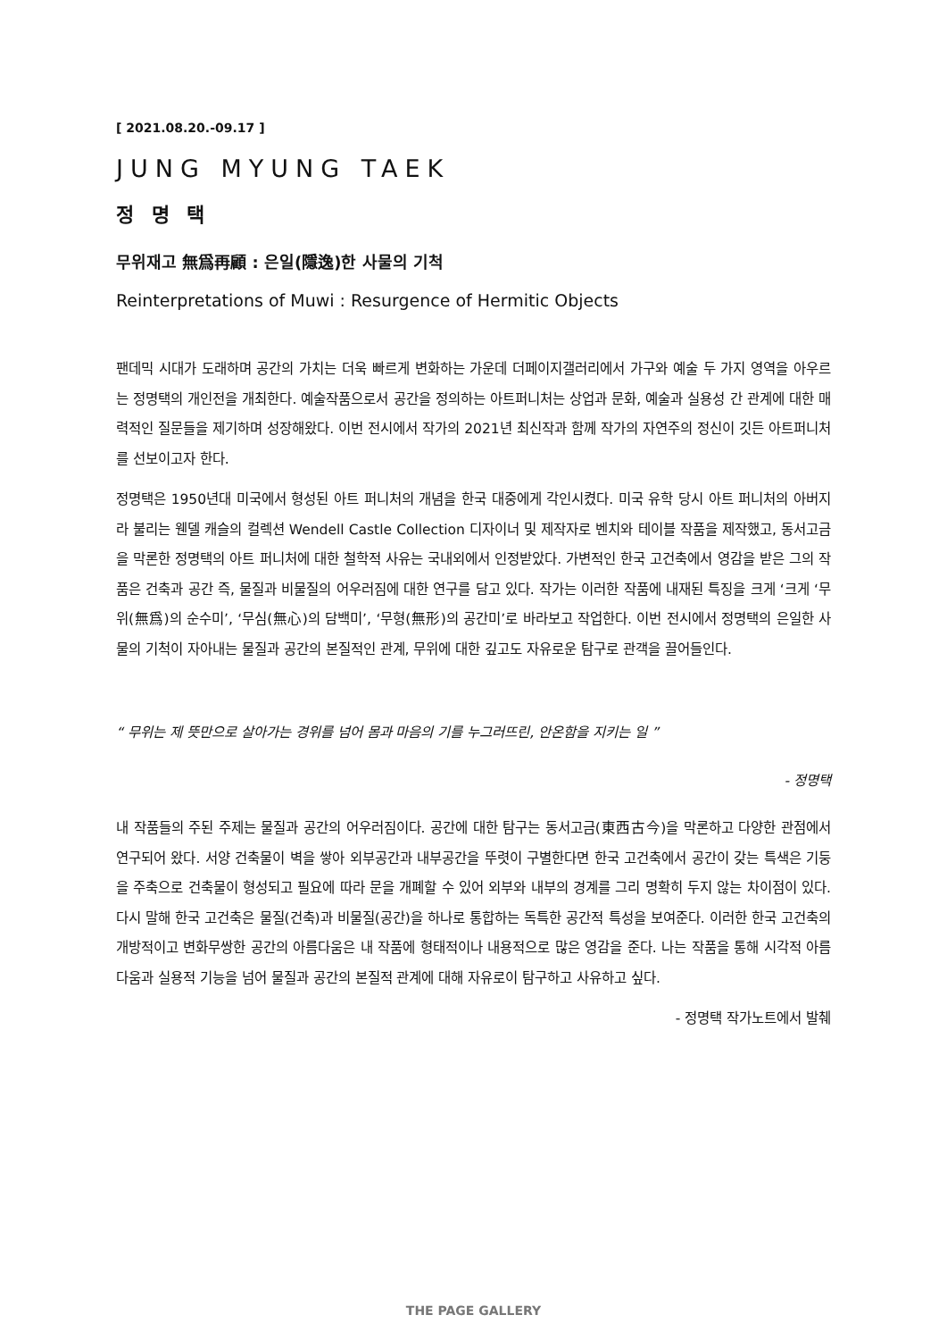[ 2021.08.20.-09.17 ]
JUNG MYUNG TAEK
정 명 택
무위재고 無爲再顧 : 은일(隱逸)한 사물의 기척
Reinterpretations of Muwi : Resurgence of Hermitic Objects
팬데믹 시대가 도래하며 공간의 가치는 더욱 빠르게 변화하는 가운데 더페이지갤러리에서 가구와 예술 두 가지 영역을 아우르는 정명택의 개인전을 개최한다. 예술작품으로서 공간을 정의하는 아트퍼니처는 상업과 문화, 예술과 실용성 간 관계에 대한 매력적인 질문들을 제기하며 성장해왔다. 이번 전시에서 작가의 2021년 최신작과 함께 작가의 자연주의 정신이 깃든 아트퍼니처를 선보이고자 한다.
정명택은 1950년대 미국에서 형성된 아트 퍼니처의 개념을 한국 대중에게 각인시켰다. 미국 유학 당시 아트 퍼니처의 아버지라 불리는 웬델 캐슬의 컬렉션 Wendell Castle Collection 디자이너 및 제작자로 벤치와 테이블 작품을 제작했고, 동서고금을 막론한 정명택의 아트 퍼니처에 대한 철학적 사유는 국내외에서 인정받았다. 가변적인 한국 고건축에서 영감을 받은 그의 작품은 건축과 공간 즉, 물질과 비물질의 어우러짐에 대한 연구를 담고 있다. 작가는 이러한 작품에 내재된 특징을 크게 ‘크게 ‘무위(無爲)의 순수미’, ‘무심(無心)의 담백미’, ‘무형(無形)의 공간미’로 바라보고 작업한다. 이번 전시에서 정명택의 은일한 사물의 기척이 자아내는 물질과 공간의 본질적인 관계, 무위에 대한 깊고도 자유로운 탐구로 관객을 끌어들인다.
“ 무위는 제 뜻만으로 살아가는 경위를 넘어 몸과 마음의 기를 누그러뜨린, 안온함을 지키는 일 ”
- 정명택
내 작품들의 주된 주제는 물질과 공간의 어우러짐이다. 공간에 대한 탐구는 동서고금(東西古今)을 막론하고 다양한 관점에서 연구되어 왔다. 서양 건축물이 벽을 쌓아 외부공간과 내부공간을 뚜렷이 구별한다면 한국 고건축에서 공간이 갖는 특색은 기둥을 주축으로 건축물이 형성되고 필요에 따라 문을 개폐할 수 있어 외부와 내부의 경계를 그리 명확히 두지 않는 차이점이 있다. 다시 말해 한국 고건축은 물질(건축)과 비물질(공간)을 하나로 통합하는 독특한 공간적 특성을 보여준다. 이러한 한국 고건축의 개방적이고 변화무쌍한 공간의 아름다움은 내 작품에 형태적이나 내용적으로 많은 영감을 준다. 나는 작품을 통해 시각적 아름다움과 실용적 기능을 넘어 물질과 공간의 본질적 관계에 대해 자유로이 탐구하고 사유하고 싶다.
- 정명택 작가노트에서 발췌
THE PAGE GALLERY